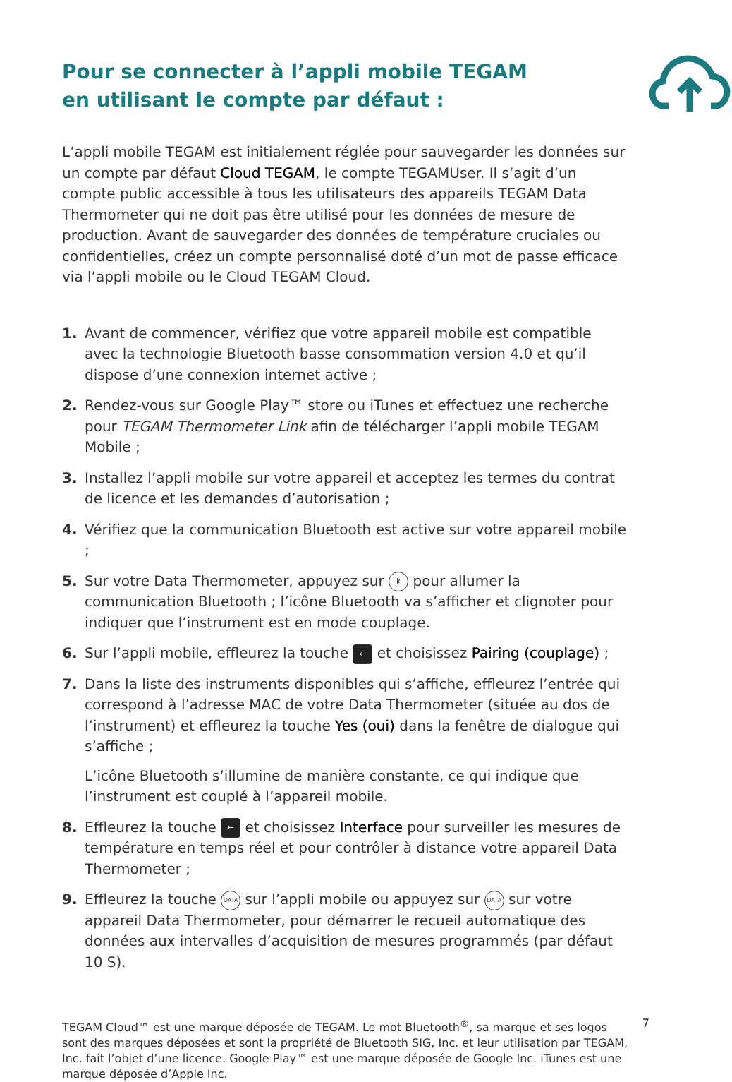Pour se connecter à l’appli mobile TEGAM
en utilisant le compte par défaut :
L’appli mobile TEGAM est initialement réglée pour sauvegarder les données sur un compte par défaut Cloud TEGAM, le compte TEGAMUser. Il s’agit d’un compte public accessible à tous les utilisateurs des appareils TEGAM Data Thermometer qui ne doit pas être utilisé pour les données de mesure de production. Avant de sauvegarder des données de température cruciales ou confidentielles, créez un compte personnalisé doté d’un mot de passe efficace via l’appli mobile ou le Cloud TEGAM Cloud.
1. Avant de commencer, vérifiez que votre appareil mobile est compatible avec la technologie Bluetooth basse consommation version 4.0 et qu’il dispose d’une connexion internet active ;
2. Rendez-vous sur Google Play™ store ou iTunes et effectuez une recherche pour TEGAM Thermometer Link afin de télécharger l’appli mobile TEGAM Mobile ;
3. Installez l’appli mobile sur votre appareil et acceptez les termes du contrat de licence et les demandes d’autorisation ;
4. Vérifiez que la communication Bluetooth est active sur votre appareil mobile ;
5. Sur votre Data Thermometer, appuyez sur ᛒ pour allumer la communication Bluetooth ; l’icône Bluetooth va s’afficher et clignoter pour indiquer que l’instrument est en mode couplage.
6. Sur l’appli mobile, effleurez la touche ← et choisissez Pairing (couplage) ;
7. Dans la liste des instruments disponibles qui s’affiche, effleurez l’entrée qui correspond à l’adresse MAC de votre Data Thermometer (située au dos de l’instrument) et effleurez la touche Yes (oui) dans la fenêtre de dialogue qui s’affiche ;
L’icône Bluetooth s’illumine de manière constante, ce qui indique que l’instrument est couplé à l’appareil mobile.
8. Effleurez la touche ← et choisissez Interface pour surveiller les mesures de température en temps réel et pour contrôler à distance votre appareil Data Thermometer ;
9. Effleurez la touche DATA sur l’appli mobile ou appuyez sur DATA sur votre appareil Data Thermometer, pour démarrer le recueil automatique des données aux intervalles d’acquisition de mesures programmés (par défaut 10 S).
TEGAM Cloud™ est une marque déposée de TEGAM. Le mot Bluetooth<sup>®</sup>, sa marque et ses logos sont des marques déposées et sont la propriété de Bluetooth SIG, Inc. et leur utilisation par TEGAM, Inc. fait l’objet d’une licence. Google Play™ est une marque déposée de Google Inc. iTunes est une marque déposée d’Apple Inc.
7